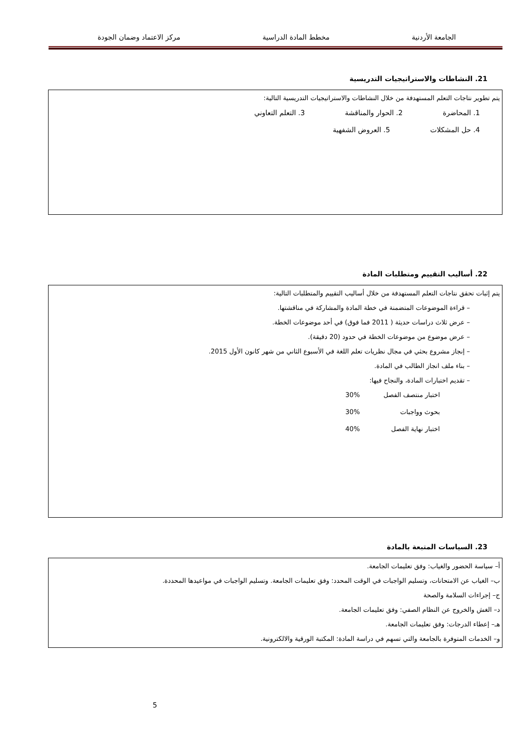الجامعة الأردنية مخطط المادة الدراسية مركز الاعتماد وضمان الجودة
21. النشاطات والاستراتيجيات التدريسية
يتم تطوير نتاجات التعلم المستهدفة من خلال النشاطات والاستراتيجيات التدريسية التالية:
1. المحاضرة 2. الحوار والمناقشة 3. التعلم التعاوني
4. حل المشكلات 5. العروض الشفهية
22. أساليب التقييم ومتطلبات المادة
يتم إثبات تحقق نتاجات التعلم المستهدفة من خلال أساليب التقييم والمتطلبات التالية:
– قراءة الموضوعات المتضمنة في خطة المادة والمشاركة في مناقشتها.
– عرض ثلاث دراسات حديثة ( 2011 فما فوق) في أحد موضوعات الخطة.
– عرض موضوع من موضوعات الخطة في حدود (20 دقيقة).
– إنجاز مشروع بحثي في مجال نظريات تعلم اللغة في الأسبوع الثاني من شهر كانون الأول 2015.
– بناء ملف انجاز الطالب في المادة.
– تقديم اختبارات المادة، والنجاح فيها:
اختبار منتصف الفصل 30%
بحوث وواجبات 30%
اختبار نهاية الفصل 40%
23. السياسات المتبعة بالمادة
أ– سياسة الحضور والغياب: وفق تعليمات الجامعة.
ب– الغياب عن الامتحانات، وتسليم الواجبات في الوقت المحدد: وفق تعليمات الجامعة. وتسليم الواجبات في مواعيدها المحددة.
ج– إجراءات السلامة والصحة
د– الغش والخروج عن النظام الصفي: وفق تعليمات الجامعة.
هـ– إعطاء الدرجات: وفق تعليمات الجامعة.
و– الخدمات المتوفرة بالجامعة والتي تسهم في دراسة المادة: المكتبة الورقية والالكترونية.
5